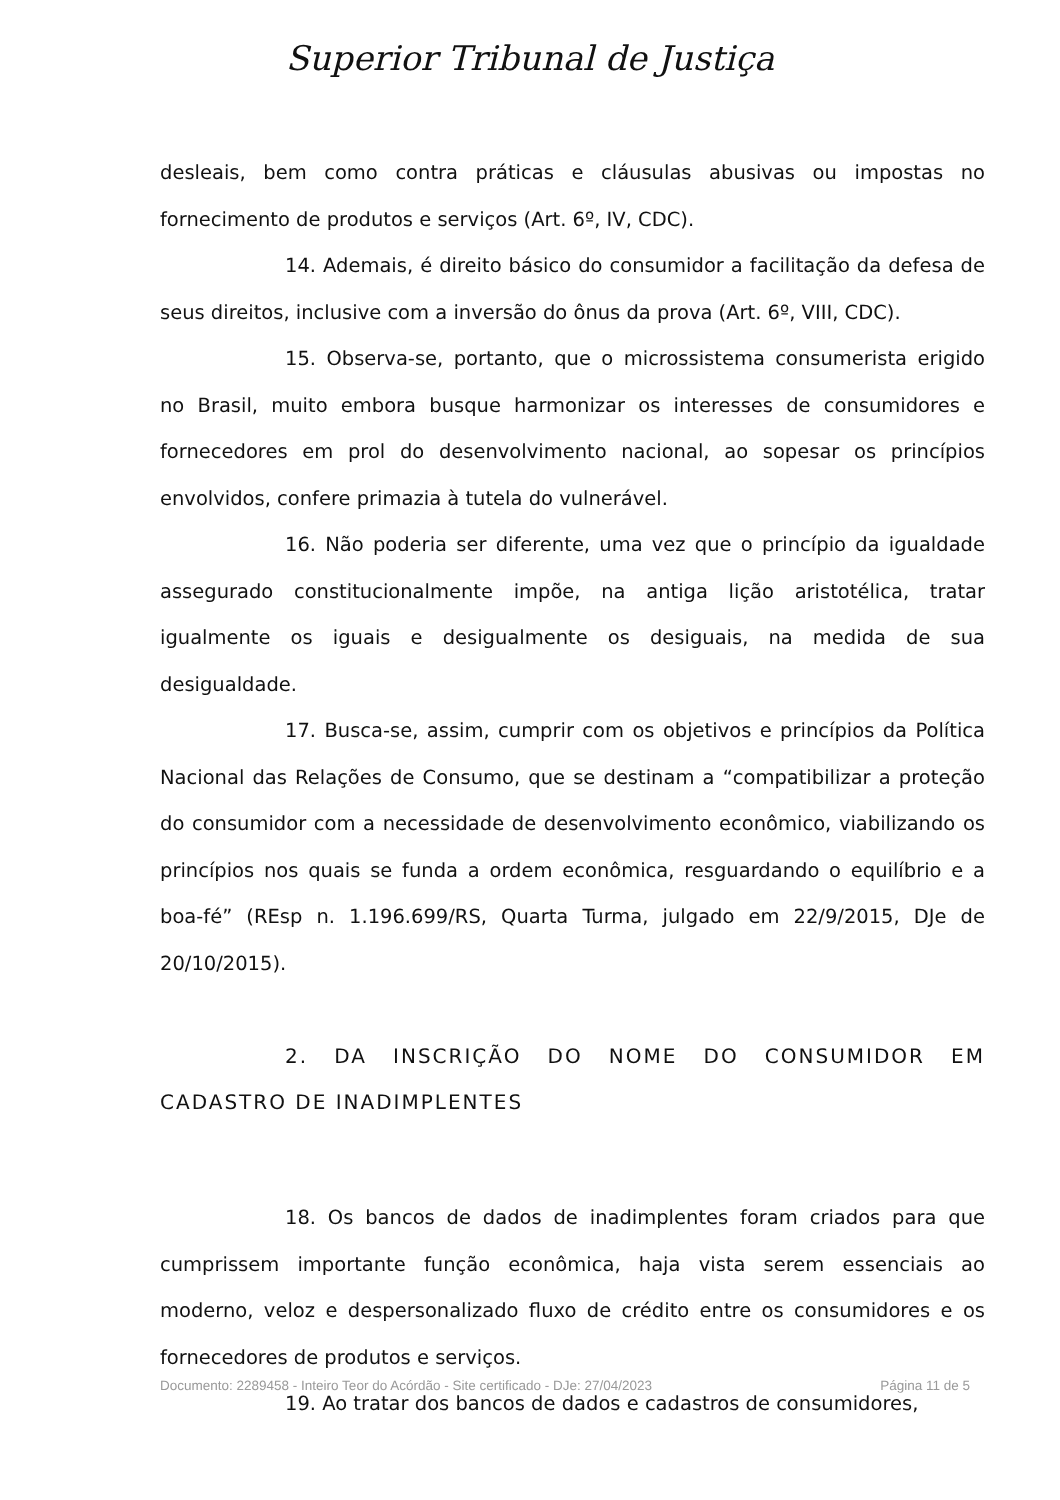Superior Tribunal de Justiça
desleais, bem como contra práticas e cláusulas abusivas ou impostas no fornecimento de produtos e serviços (Art. 6º, IV, CDC).
14. Ademais, é direito básico do consumidor a facilitação da defesa de seus direitos, inclusive com a inversão do ônus da prova (Art. 6º, VIII, CDC).
15. Observa-se, portanto, que o microssistema consumerista erigido no Brasil, muito embora busque harmonizar os interesses de consumidores e fornecedores em prol do desenvolvimento nacional, ao sopesar os princípios envolvidos, confere primazia à tutela do vulnerável.
16. Não poderia ser diferente, uma vez que o princípio da igualdade assegurado constitucionalmente impõe, na antiga lição aristotélica, tratar igualmente os iguais e desigualmente os desiguais, na medida de sua desigualdade.
17. Busca-se, assim, cumprir com os objetivos e princípios da Política Nacional das Relações de Consumo, que se destinam a “compatibilizar a proteção do consumidor com a necessidade de desenvolvimento econômico, viabilizando os princípios nos quais se funda a ordem econômica, resguardando o equilíbrio e a boa-fé” (REsp n. 1.196.699/RS, Quarta Turma, julgado em 22/9/2015, DJe de 20/10/2015).
2. DA INSCRIÇÃO DO NOME DO CONSUMIDOR EM CADASTRO DE INADIMPLENTES
18. Os bancos de dados de inadimplentes foram criados para que cumprissem importante função econômica, haja vista serem essenciais ao moderno, veloz e despersonalizado fluxo de crédito entre os consumidores e os fornecedores de produtos e serviços.
19. Ao tratar dos bancos de dados e cadastros de consumidores,
Documento: 2289458 - Inteiro Teor do Acórdão - Site certificado - DJe: 27/04/2023 Página 11 de 5